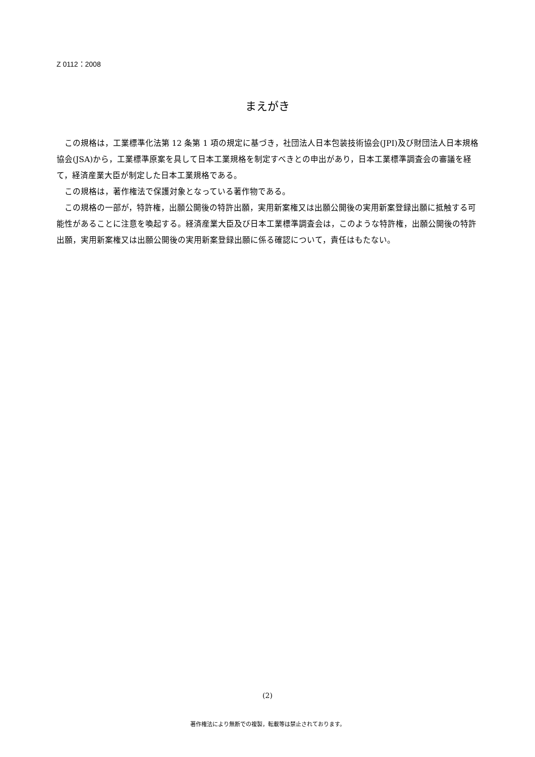Z 0112：2008
まえがき
この規格は，工業標準化法第 12 条第 1 項の規定に基づき，社団法人日本包装技術協会(JPI)及び財団法人日本規格協会(JSA)から，工業標準原案を具して日本工業規格を制定すべきとの申出があり，日本工業標準調査会の審議を経て，経済産業大臣が制定した日本工業規格である。
この規格は，著作権法で保護対象となっている著作物である。
この規格の一部が，特許権，出願公開後の特許出願，実用新案権又は出願公開後の実用新案登録出願に抵触する可能性があることに注意を喚起する。経済産業大臣及び日本工業標準調査会は，このような特許権，出願公開後の特許出願，実用新案権又は出願公開後の実用新案登録出願に係る確認について，責任はもたない。
(2)
著作権法により無断での複製，転載等は禁止されております。